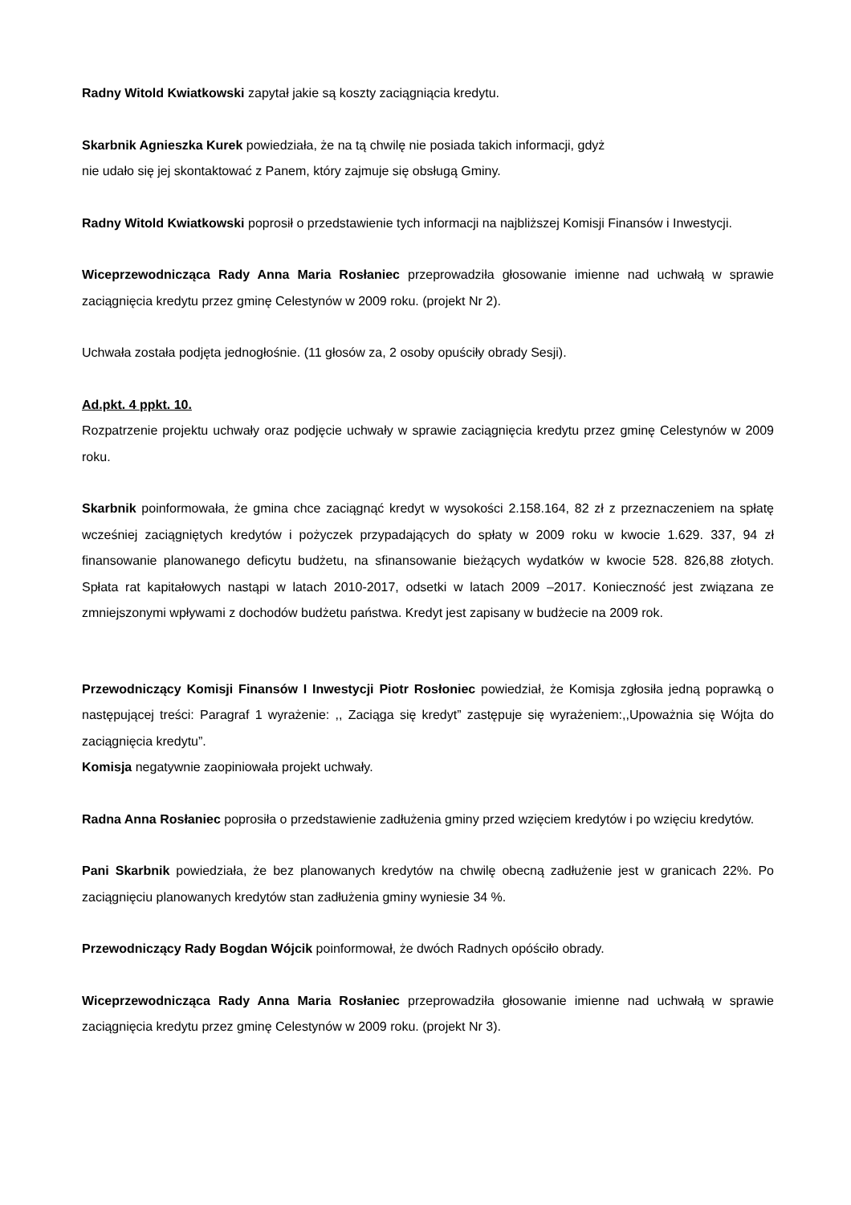Radny Witold Kwiatkowski zapytał jakie są koszty zaciągniącia kredytu.
Skarbnik Agnieszka Kurek powiedziała, że na tą chwilę nie posiada takich informacji, gdyż
nie udało się jej skontaktować z Panem, który zajmuje się obsługą Gminy.
Radny Witold Kwiatkowski poprosił o przedstawienie tych informacji na najbliższej Komisji Finansów i Inwestycji.
Wiceprzewodnicząca Rady Anna Maria Rosłaniec przeprowadziła głosowanie imienne nad uchwałą w sprawie zaciągnięcia kredytu przez gminę Celestynów w 2009 roku. (projekt Nr 2).
Uchwała została podjęta jednogłośnie. (11 głosów za, 2 osoby opuściły obrady Sesji).
Ad.pkt. 4 ppkt. 10.
Rozpatrzenie projektu uchwały oraz podjęcie uchwały w sprawie zaciągnięcia kredytu przez gminę Celestynów w 2009 roku.
Skarbnik poinformowała, że gmina chce zaciągnąć kredyt w wysokości 2.158.164, 82 zł z przeznaczeniem na spłatę wcześniej zaciągniętych kredytów i pożyczek przypadających do spłaty w 2009 roku w kwocie 1.629. 337, 94 zł finansowanie planowanego deficytu budżetu, na sfinansowanie bieżących wydatków w kwocie 528. 826,88 złotych. Spłata rat kapitałowych nastąpi w latach 2010-2017, odsetki w latach 2009 –2017. Konieczność jest związana ze zmniejszonymi wpływami z dochodów budżetu państwa. Kredyt jest zapisany w budżecie na 2009 rok.
Przewodniczący Komisji Finansów I Inwestycji Piotr Rosłoniec powiedział, że Komisja zgłosiła jedną poprawką o następującej treści: Paragraf 1 wyrażenie: ,, Zaciąga się kredyt” zastępuje się wyrażeniem:,,Upoważnia się Wójta do zaciągnięcia kredytu”.
Komisja negatywnie zaopiniowała projekt uchwały.
Radna Anna Rosłaniec poprosiła o przedstawienie zadłużenia gminy przed wzięciem kredytów i po wzięciu kredytów.
Pani Skarbnik powiedziała, że bez planowanych kredytów na chwilę obecną zadłużenie jest w granicach 22%. Po zaciągnięciu planowanych kredytów stan zadłużenia gminy wyniesie 34 %.
Przewodniczący Rady Bogdan Wójcik poinformował, że dwóch Radnych opóściło obrady.
Wiceprzewodnicząca Rady Anna Maria Rosłaniec przeprowadziła głosowanie imienne nad uchwałą w sprawie zaciągnięcia kredytu przez gminę Celestynów w 2009 roku. (projekt Nr 3).